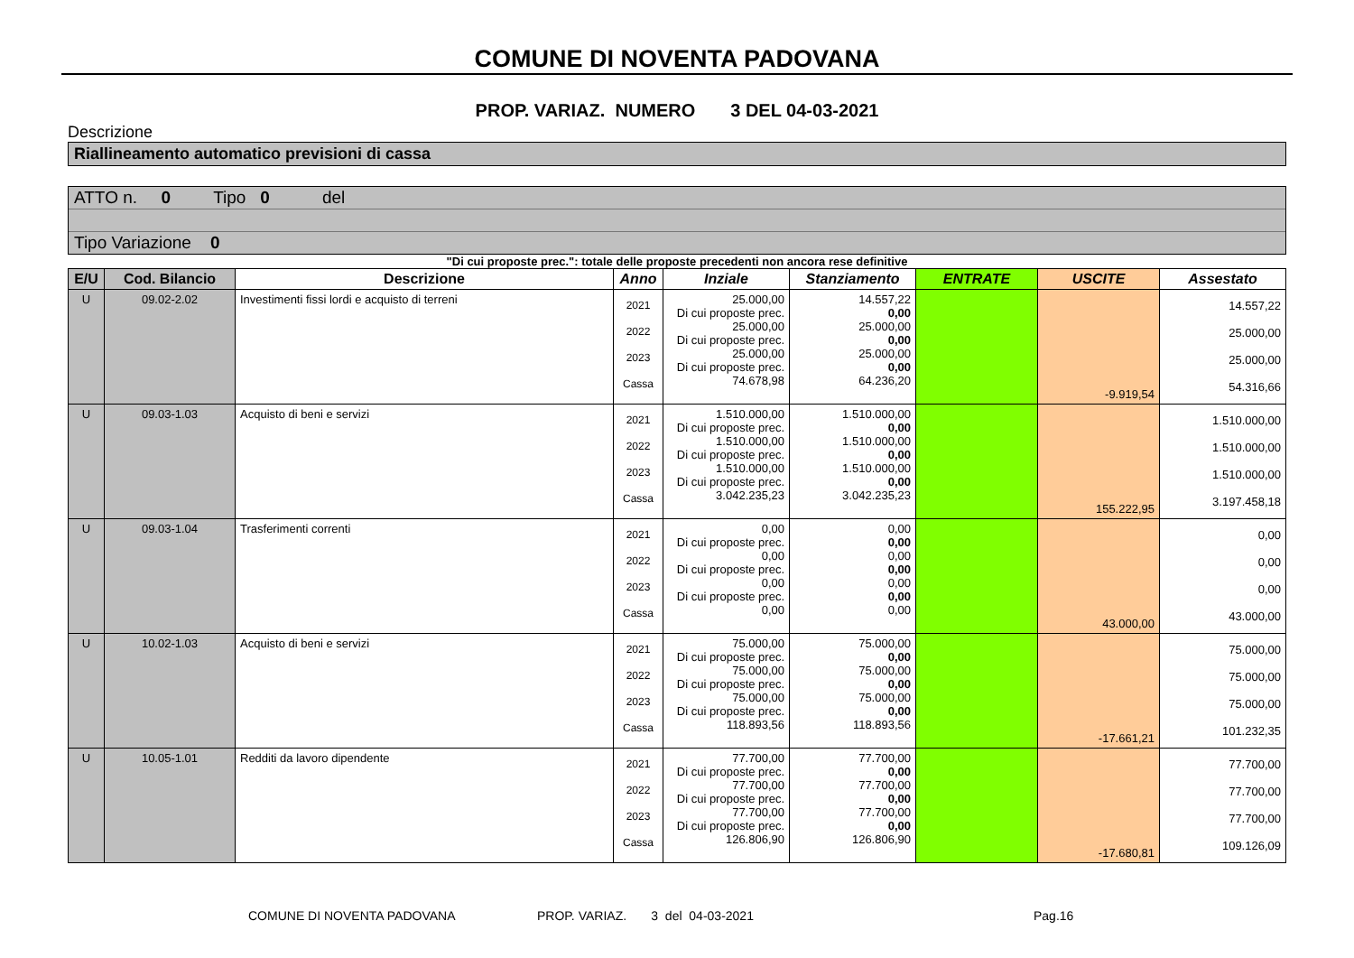COMUNE DI NOVENTA PADOVANA
PROP. VARIAZ. NUMERO 3 DEL 04-03-2021
Descrizione
Riallineamento automatico previsioni di cassa
ATTO n. 0 Tipo 0 del
Tipo Variazione 0
"Di cui proposte prec.": totale delle proposte precedenti non ancora rese definitive
| E/U | Cod. Bilancio | Descrizione | Anno | Inziale | Stanziamento | ENTRATE | USCITE | Assestato |
| --- | --- | --- | --- | --- | --- | --- | --- | --- |
| U | 09.02-2.02 | Investimenti fissi lordi e acquisto di terreni | 2021 2022 2023 Cassa | 25.000,00 Di cui proposte prec. 25.000,00 Di cui proposte prec. 25.000,00 Di cui proposte prec. 74.678,98 | 14.557,22 0,00 25.000,00 0,00 25.000,00 0,00 64.236,20 | | -9.919,54 | 14.557,22 25.000,00 25.000,00 54.316,66 |
| U | 09.03-1.03 | Acquisto di beni e servizi | 2021 2022 2023 Cassa | 1.510.000,00 Di cui proposte prec. 1.510.000,00 Di cui proposte prec. 1.510.000,00 Di cui proposte prec. 3.042.235,23 | 1.510.000,00 0,00 1.510.000,00 0,00 1.510.000,00 0,00 3.042.235,23 | | 155.222,95 | 1.510.000,00 1.510.000,00 1.510.000,00 3.197.458,18 |
| U | 09.03-1.04 | Trasferimenti correnti | 2021 2022 2023 Cassa | 0,00 Di cui proposte prec. 0,00 Di cui proposte prec. 0,00 Di cui proposte prec. 0,00 | 0,00 0,00 0,00 0,00 0,00 0,00 0,00 | | 43.000,00 | 0,00 0,00 0,00 43.000,00 |
| U | 10.02-1.03 | Acquisto di beni e servizi | 2021 2022 2023 Cassa | 75.000,00 Di cui proposte prec. 75.000,00 Di cui proposte prec. 75.000,00 Di cui proposte prec. 118.893,56 | 75.000,00 0,00 75.000,00 0,00 75.000,00 0,00 118.893,56 | | -17.661,21 | 75.000,00 75.000,00 75.000,00 101.232,35 |
| U | 10.05-1.01 | Redditi da lavoro dipendente | 2021 2022 2023 Cassa | 77.700,00 Di cui proposte prec. 77.700,00 Di cui proposte prec. 77.700,00 Di cui proposte prec. 126.806,90 | 77.700,00 0,00 77.700,00 0,00 77.700,00 0,00 126.806,90 | | -17.680,81 | 77.700,00 77.700,00 77.700,00 109.126,09 |
COMUNE DI NOVENTA PADOVANA PROP. VARIAZ. 3 del 04-03-2021 Pag.16